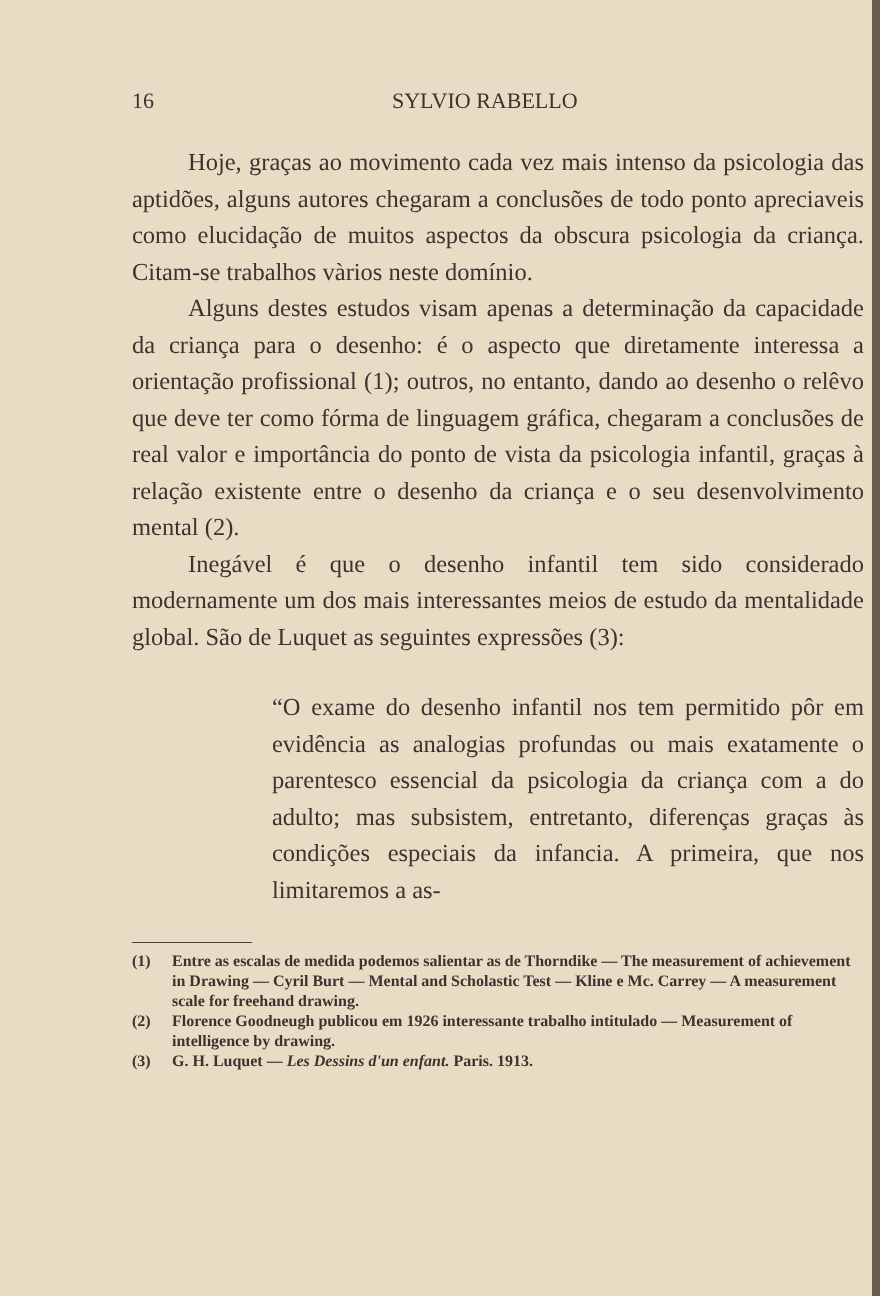16 SYLVIO RABELLO
Hoje, graças ao movimento cada vez mais intenso da psicologia das aptidões, alguns autores chegaram a conclusões de todo ponto apreciaveis como elucidação de muitos aspectos da obscura psicologia da criança. Citam-se trabalhos vàrios neste domínio.
Alguns destes estudos visam apenas a determinação da capacidade da criança para o desenho: é o aspecto que diretamente interessa a orientação profissional (1); outros, no entanto, dando ao desenho o relêvo que deve ter como fórma de linguagem gráfica, chegaram a conclusões de real valor e importância do ponto de vista da psicologia infantil, graças à relação existente entre o desenho da criança e o seu desenvolvimento mental (2).
Inegável é que o desenho infantil tem sido considerado modernamente um dos mais interessantes meios de estudo da mentalidade global. São de Luquet as seguintes expressões (3):
“O exame do desenho infantil nos tem permitido pôr em evidência as analogias profundas ou mais exatamente o parentesco essencial da psicologia da criança com a do adulto; mas subsistem, entretanto, diferenças graças às condições especiais da infancia. A primeira, que nos limitaremos a as-
(1) Entre as escalas de medida podemos salientar as de Thorndike — The measurement of achievement in Drawing — Cyril Burt — Mental and Scholastic Test — Kline e Mc. Carrey — A measurement scale for freehand drawing.
(2) Florence Goodneugh publicou em 1926 interessante trabalho intitulado — Measurement of intelligence by drawing.
(3) G. H. Luquet — Les Dessins d'un enfant. Paris. 1913.